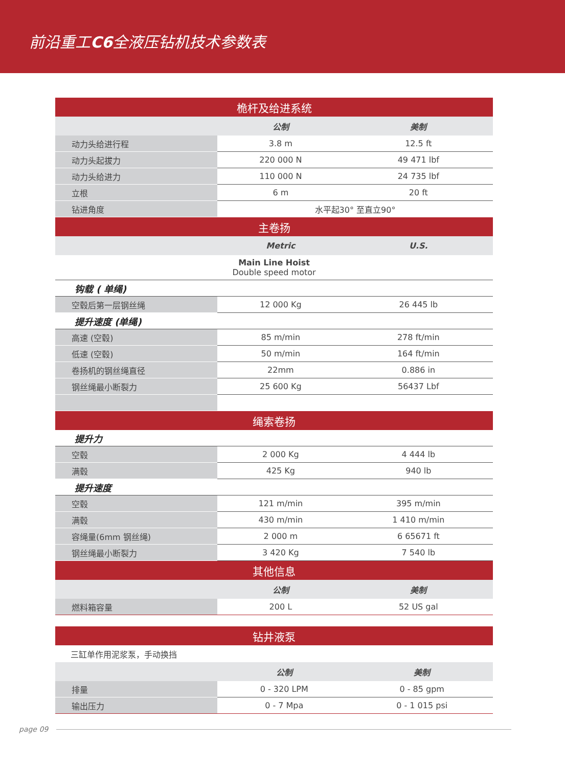前沿重工C6全液压钻机技术参数表
| 桅杆及给进系统 | | |
| | 公制 | 美制 |
| 动力头给进行程 | 3.8 m | 12.5 ft |
| 动力头起拔力 | 220 000 N | 49 471 lbf |
| 动力头给进力 | 110 000 N | 24 735 lbf |
| 立根 | 6 m | 20 ft |
| 钻进角度 | 水平起30° 至直立90° | |
| 主卷扬 | | |
| | Metric | U.S. |
| Main Line Hoist Double speed motor | | |
| 钩载 ( 单绳) | | |
| 空毂后第一层钢丝绳 | 12 000 Kg | 26 445 lb |
| 提升速度 (单绳) | | |
| 高速 (空毂) | 85 m/min | 278 ft/min |
| 低速 (空毂) | 50 m/min | 164 ft/min |
| 卷扬机的钢丝绳直径 | 22mm | 0.886 in |
| 钢丝绳最小断裂力 | 25 600 Kg | 56437 Lbf |
| 绳索卷扬 | | |
| 提升力 | | |
| 空毂 | 2 000 Kg | 4 444 lb |
| 满毂 | 425 Kg | 940 lb |
| 提升速度 | | |
| 空毂 | 121 m/min | 395 m/min |
| 满毂 | 430 m/min | 1 410 m/min |
| 容绳量(6mm 钢丝绳) | 2 000 m | 6 65671 ft |
| 钢丝绳最小断裂力 | 3 420 Kg | 7 540 lb |
| 其他信息 | | |
| | 公制 | 美制 |
| 燃料箱容量 | 200 L | 52 US gal |
| 钻井液泵 | | |
| 三缸单作用泥浆泵，手动换挡 | | |
| | 公制 | 美制 |
| 排量 | 0 - 320 LPM | 0 - 85 gpm |
| 输出压力 | 0 - 7 Mpa | 0 - 1 015 psi |
page 09